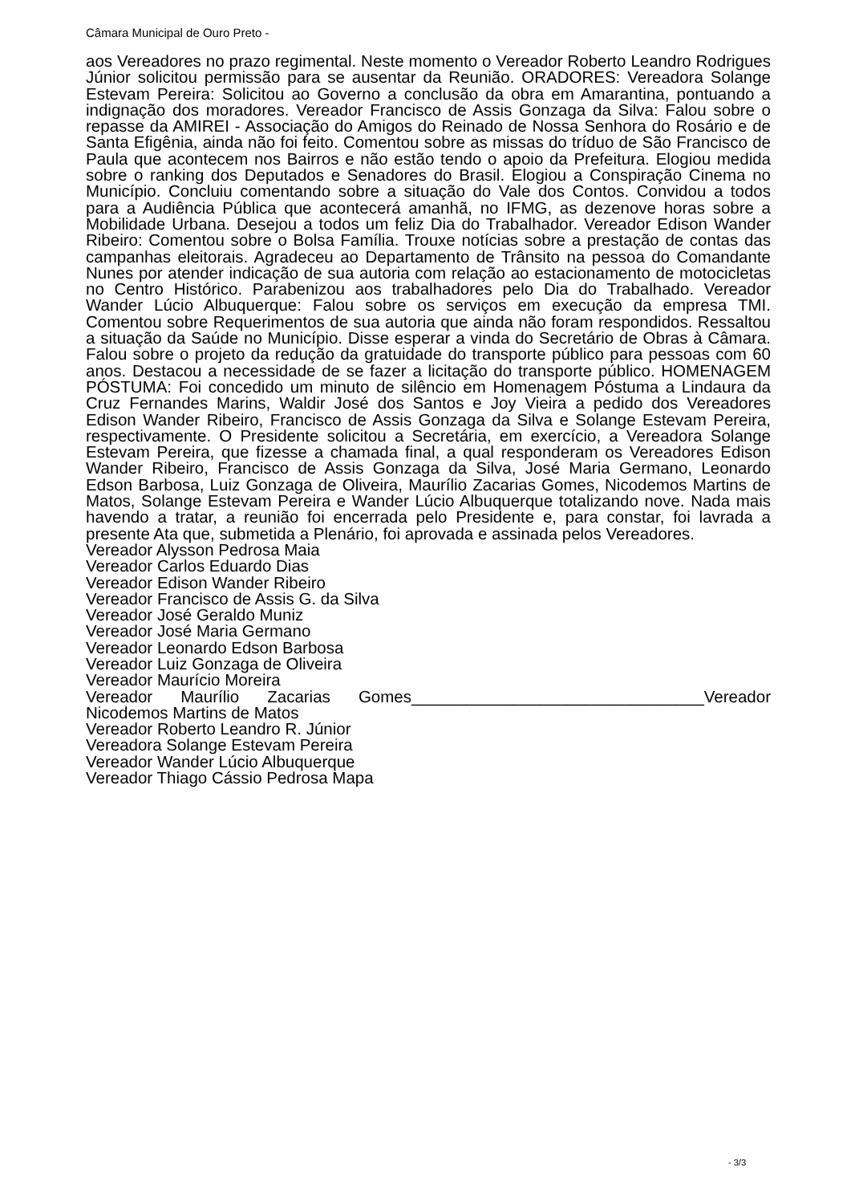Câmara Municipal de Ouro Preto -
aos Vereadores no prazo regimental. Neste momento o Vereador Roberto Leandro Rodrigues Júnior solicitou permissão para se ausentar da Reunião. ORADORES: Vereadora Solange Estevam Pereira: Solicitou ao Governo a conclusão da obra em Amarantina, pontuando a indignação dos moradores. Vereador Francisco de Assis Gonzaga da Silva: Falou sobre o repasse da AMIREI - Associação do Amigos do Reinado de Nossa Senhora do Rosário e de Santa Efigênia, ainda não foi feito. Comentou sobre as missas do tríduo de São Francisco de Paula que acontecem nos Bairros e não estão tendo o apoio da Prefeitura. Elogiou medida sobre o ranking dos Deputados e Senadores do Brasil. Elogiou a Conspiração Cinema no Município. Concluiu comentando sobre a situação do Vale dos Contos. Convidou a todos para a Audiência Pública que acontecerá amanhã, no IFMG, as dezenove horas sobre a Mobilidade Urbana. Desejou a todos um feliz Dia do Trabalhador. Vereador Edison Wander Ribeiro: Comentou sobre o Bolsa Família. Trouxe notícias sobre a prestação de contas das campanhas eleitorais. Agradeceu ao Departamento de Trânsito na pessoa do Comandante Nunes por atender indicação de sua autoria com relação ao estacionamento de motocicletas no Centro Histórico. Parabenizou aos trabalhadores pelo Dia do Trabalhado. Vereador Wander Lúcio Albuquerque: Falou sobre os serviços em execução da empresa TMI. Comentou sobre Requerimentos de sua autoria que ainda não foram respondidos. Ressaltou a situação da Saúde no Município. Disse esperar a vinda do Secretário de Obras à Câmara. Falou sobre o projeto da redução da gratuidade do transporte público para pessoas com 60 anos. Destacou a necessidade de se fazer a licitação do transporte público. HOMENAGEM PÓSTUMA: Foi concedido um minuto de silêncio em Homenagem Póstuma a Lindaura da Cruz Fernandes Marins, Waldir José dos Santos e Joy Vieira a pedido dos Vereadores Edison Wander Ribeiro, Francisco de Assis Gonzaga da Silva e Solange Estevam Pereira, respectivamente. O Presidente solicitou a Secretária, em exercício, a Vereadora Solange Estevam Pereira, que fizesse a chamada final, a qual responderam os Vereadores Edison Wander Ribeiro, Francisco de Assis Gonzaga da Silva, José Maria Germano, Leonardo Edson Barbosa, Luiz Gonzaga de Oliveira, Maurílio Zacarias Gomes, Nicodemos Martins de Matos, Solange Estevam Pereira e Wander Lúcio Albuquerque totalizando nove. Nada mais havendo a tratar, a reunião foi encerrada pelo Presidente e, para constar, foi lavrada a presente Ata que, submetida a Plenário, foi aprovada e assinada pelos Vereadores.
Vereador Alysson Pedrosa Maia
Vereador Carlos Eduardo Dias
Vereador Edison Wander Ribeiro
Vereador Francisco de Assis G. da Silva
Vereador José Geraldo Muniz
Vereador José Maria Germano
Vereador Leonardo Edson Barbosa
Vereador Luiz Gonzaga de Oliveira
Vereador Maurício Moreira
Vereador Maurílio Zacarias Gomes________________________________Vereador Nicodemos Martins de Matos
Vereador Roberto Leandro R. Júnior
Vereadora Solange Estevam Pereira
Vereador Wander Lúcio Albuquerque
Vereador Thiago Cássio Pedrosa Mapa
- 3/3